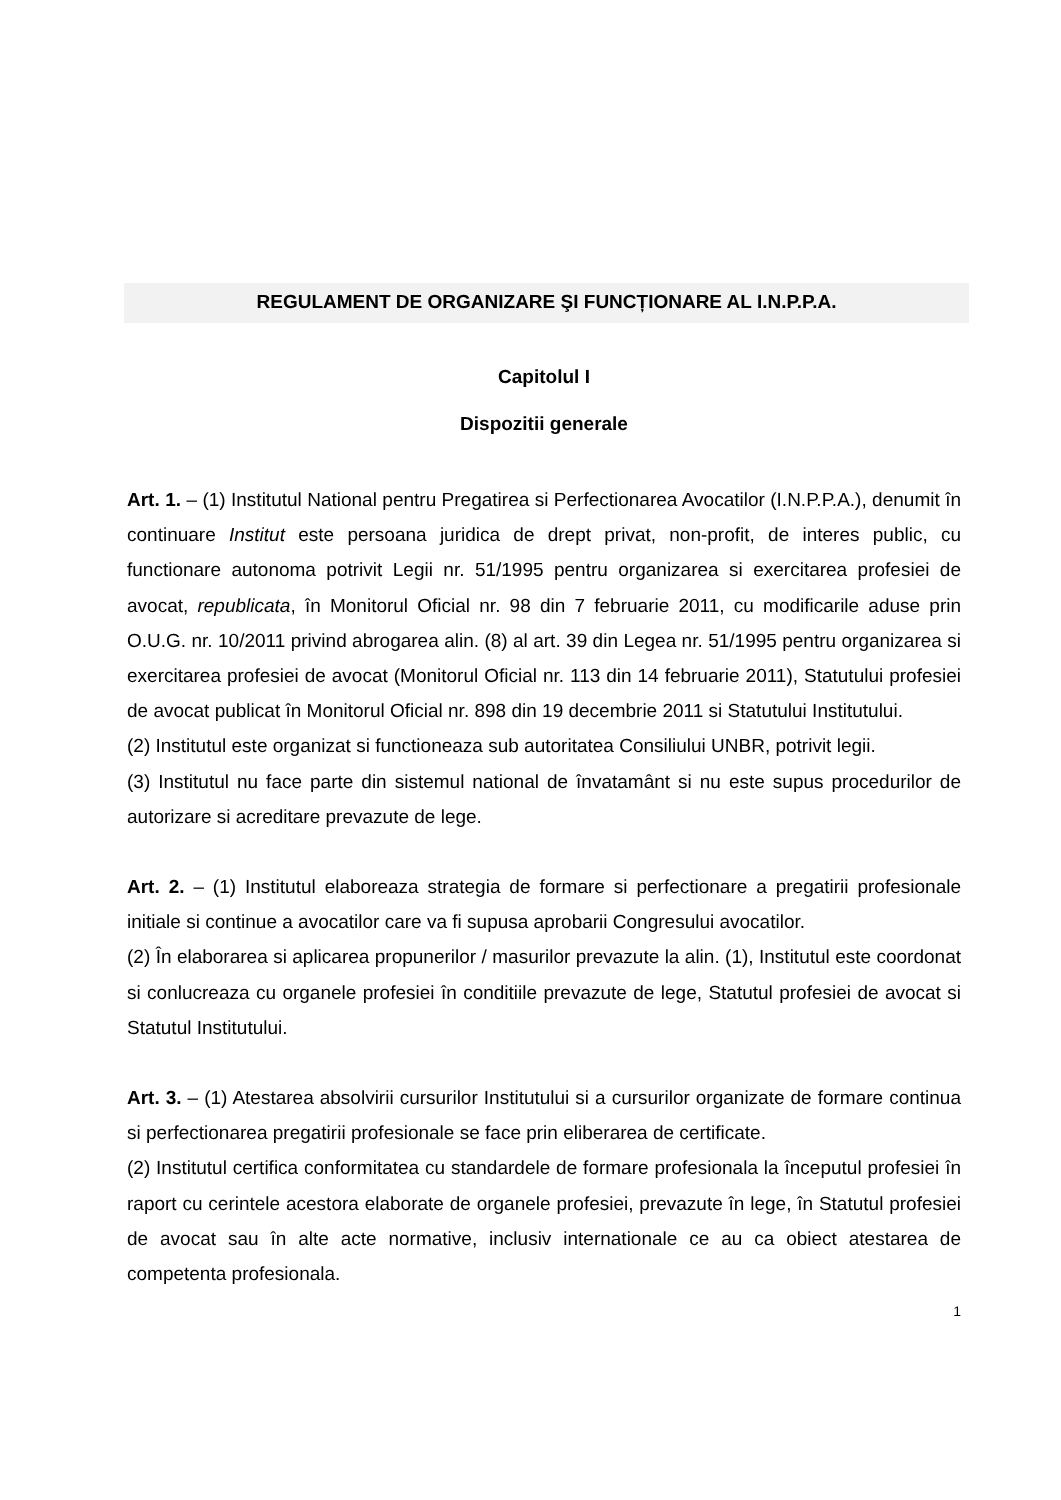REGULAMENT DE ORGANIZARE ŞI FUNCȚIONARE AL I.N.P.P.A.
Capitolul I
Dispozitii generale
Art. 1. – (1) Institutul National pentru Pregatirea si Perfectionarea Avocatilor (I.N.P.P.A.), denumit în continuare Institut este persoana juridica de drept privat, non-profit, de interes public, cu functionare autonoma potrivit Legii nr. 51/1995 pentru organizarea si exercitarea profesiei de avocat, republicata, în Monitorul Oficial nr. 98 din 7 februarie 2011, cu modificarile aduse prin O.U.G. nr. 10/2011 privind abrogarea alin. (8) al art. 39 din Legea nr. 51/1995 pentru organizarea si exercitarea profesiei de avocat (Monitorul Oficial nr. 113 din 14 februarie 2011), Statutului profesiei de avocat publicat în Monitorul Oficial nr. 898 din 19 decembrie 2011 si Statutului Institutului.
(2) Institutul este organizat si functioneaza sub autoritatea Consiliului UNBR, potrivit legii.
(3) Institutul nu face parte din sistemul national de învatamânt si nu este supus procedurilor de autorizare si acreditare prevazute de lege.
Art. 2. – (1) Institutul elaboreaza strategia de formare si perfectionare a pregatirii profesionale initiale si continue a avocatilor care va fi supusa aprobarii Congresului avocatilor.
(2) În elaborarea si aplicarea propunerilor / masurilor prevazute la alin. (1), Institutul este coordonat si conlucreaza cu organele profesiei în conditiile prevazute de lege, Statutul profesiei de avocat si Statutul Institutului.
Art. 3. – (1) Atestarea absolvirii cursurilor Institutului si a cursurilor organizate de formare continua si perfectionarea pregatirii profesionale se face prin eliberarea de certificate.
(2) Institutul certifica conformitatea cu standardele de formare profesionala la începutul profesiei în raport cu cerintele acestora elaborate de organele profesiei, prevazute în lege, în Statutul profesiei de avocat sau în alte acte normative, inclusiv internationale ce au ca obiect atestarea de competenta profesionala.
1